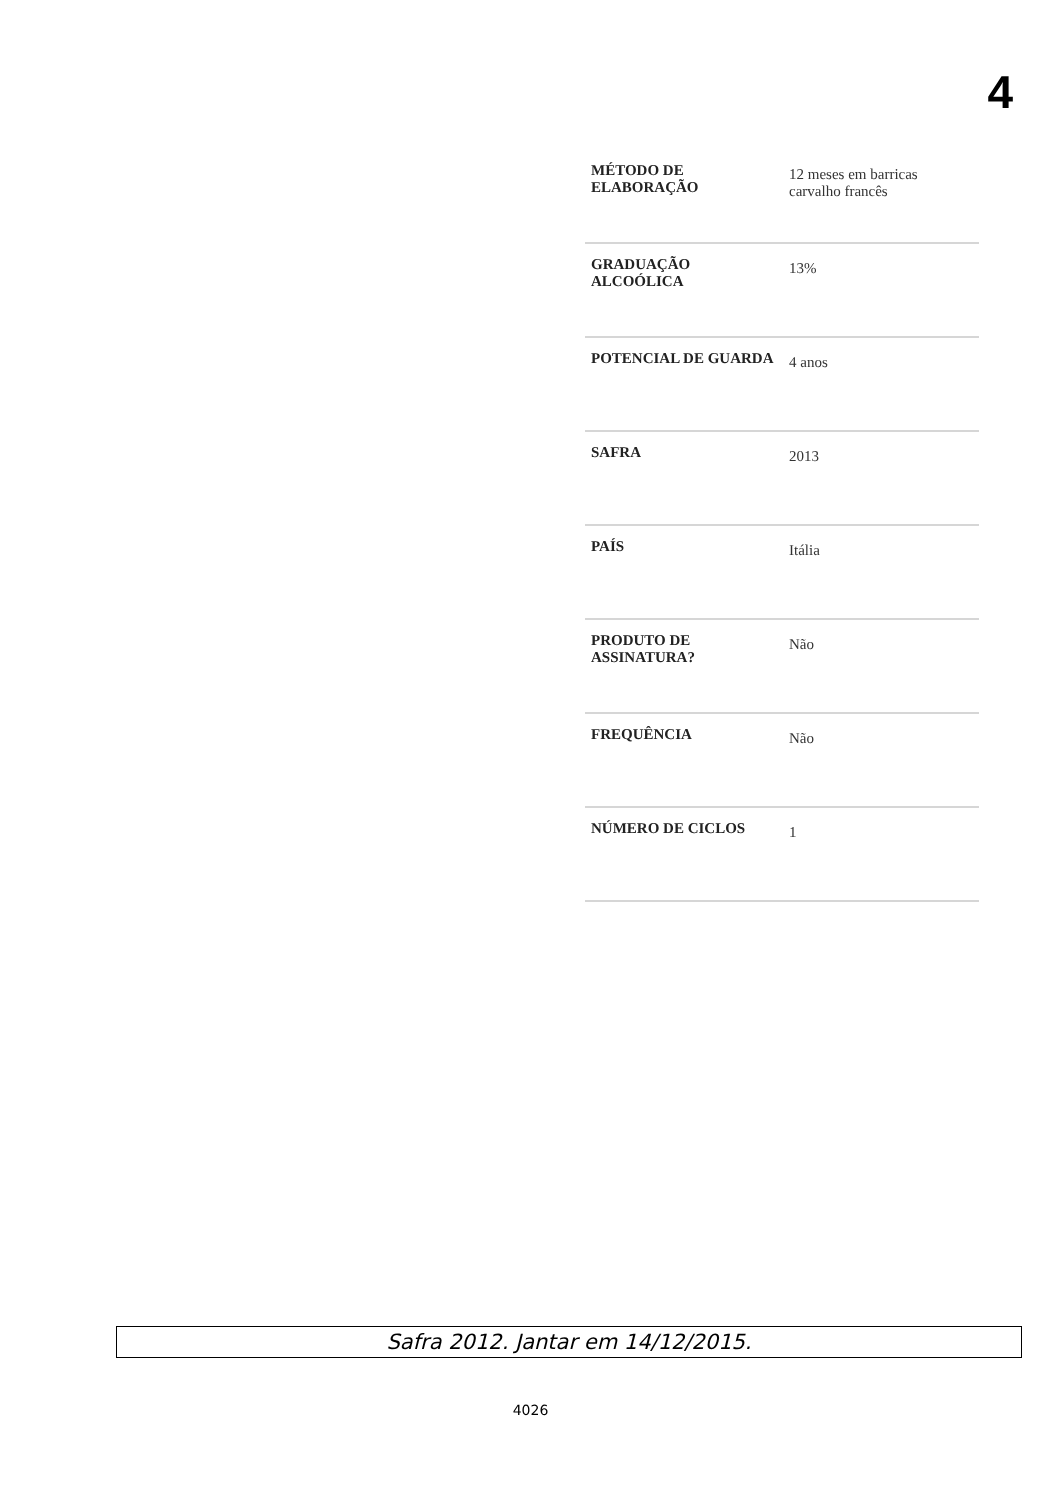4
| MÉTODO DE ELABORAÇÃO | 12 meses em barricas carvalho francês |
| GRADUAÇÃO ALCOÓLICA | 13% |
| POTENCIAL DE GUARDA | 4 anos |
| SAFRA | 2013 |
| PAÍS | Itália |
| PRODUTO DE ASSINATURA? | Não |
| FREQUÊNCIA | Não |
| NÚMERO DE CICLOS | 1 |
Safra 2012. Jantar em 14/12/2015.
4026